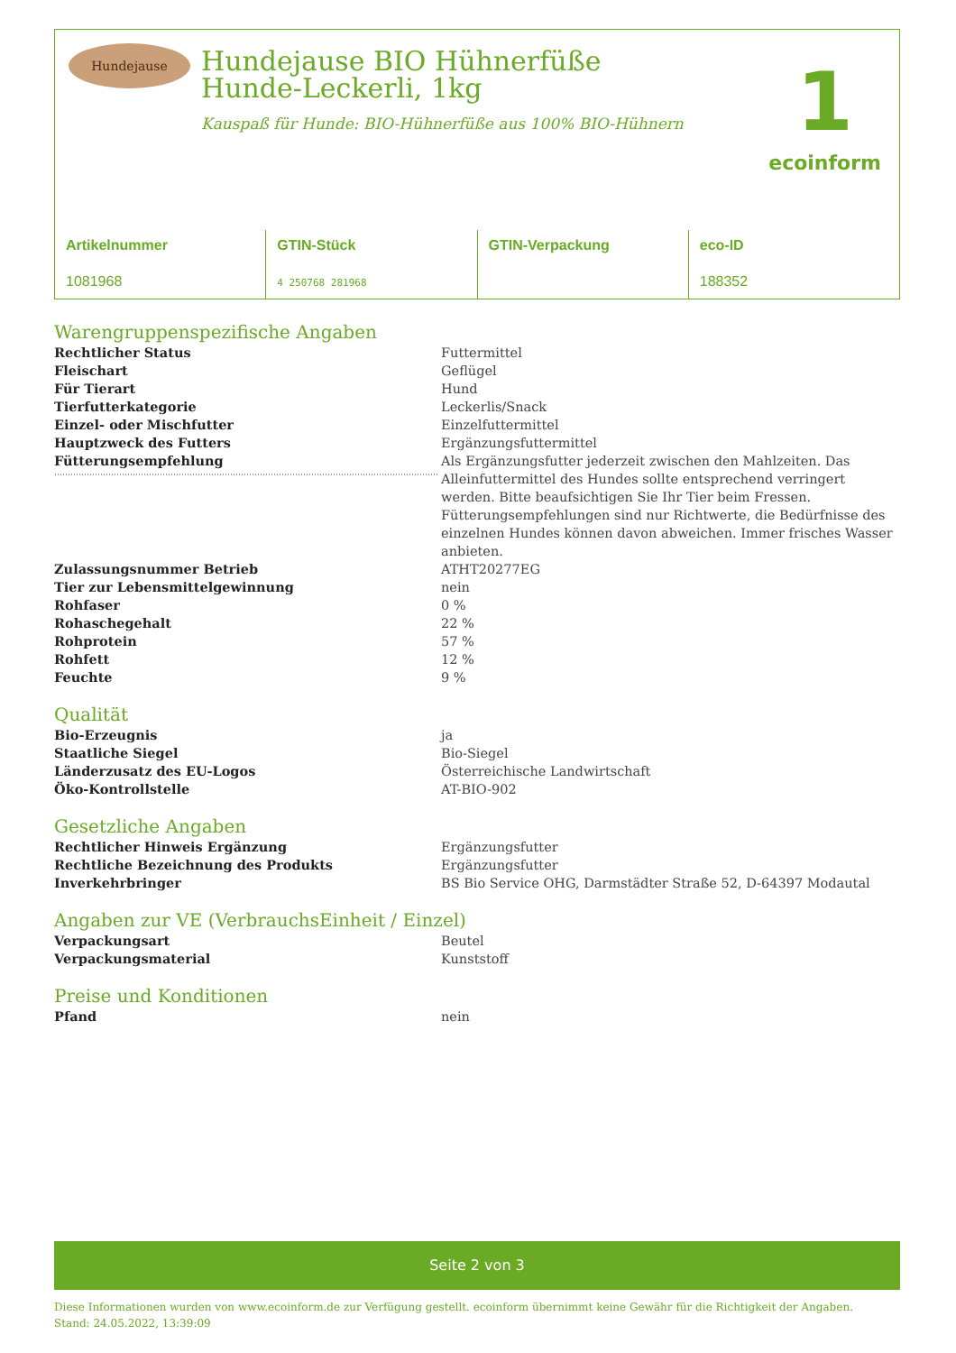Hundejause
Hundejause BIO Hühnerfüße Hunde-Leckerli, 1kg
Kauspaß für Hunde: BIO-Hühnerfüße aus 100% BIO-Hühnern
1
ecoinform
| Artikelnummer 1081968 | GTIN-Stück 4 250768 281968 | GTIN-Verpackung | eco-ID 188352 |
Warengruppenspezifische Angaben
| Rechtlicher Status | Futtermittel |
| Fleischart | Geflügel |
| Für Tierart | Hund |
| Tierfutterkategorie | Leckerlis/Snack |
| Einzel- oder Mischfutter | Einzelfuttermittel |
| Hauptzweck des Futters | Ergänzungsfuttermittel |
| Fütterungsempfehlung | Als Ergänzungsfutter jederzeit zwischen den Mahlzeiten. Das Alleinfuttermittel des Hundes sollte entsprechend verringert werden. Bitte beaufsichtigen Sie Ihr Tier beim Fressen. Fütterungsempfehlungen sind nur Richtwerte, die Bedürfnisse des einzelnen Hundes können davon abweichen. Immer frisches Wasser anbieten. |
| Zulassungsnummer Betrieb | ATHT20277EG |
| Tier zur Lebensmittelgewinnung | nein |
| Rohfaser | 0 % |
| Rohaschegehalt | 22 % |
| Rohprotein | 57 % |
| Rohfett | 12 % |
| Feuchte | 9 % |
Qualität
| Bio-Erzeugnis | ja |
| Staatliche Siegel | Bio-Siegel |
| Länderzusatz des EU-Logos | Österreichische Landwirtschaft |
| Öko-Kontrollstelle | AT-BIO-902 |
Gesetzliche Angaben
| Rechtlicher Hinweis Ergänzung | Ergänzungsfutter |
| Rechtliche Bezeichnung des Produkts | Ergänzungsfutter |
| Inverkehrbringer | BS Bio Service OHG, Darmstädter Straße 52, D-64397 Modautal |
Angaben zur VE (VerbrauchsEinheit / Einzel)
| Verpackungsart | Beutel |
| Verpackungsmaterial | Kunststoff |
Preise und Konditionen
| Pfand | nein |
Seite 2 von 3
Diese Informationen wurden von www.ecoinform.de zur Verfügung gestellt. ecoinform übernimmt keine Gewähr für die Richtigkeit der Angaben.
Stand: 24.05.2022, 13:39:09